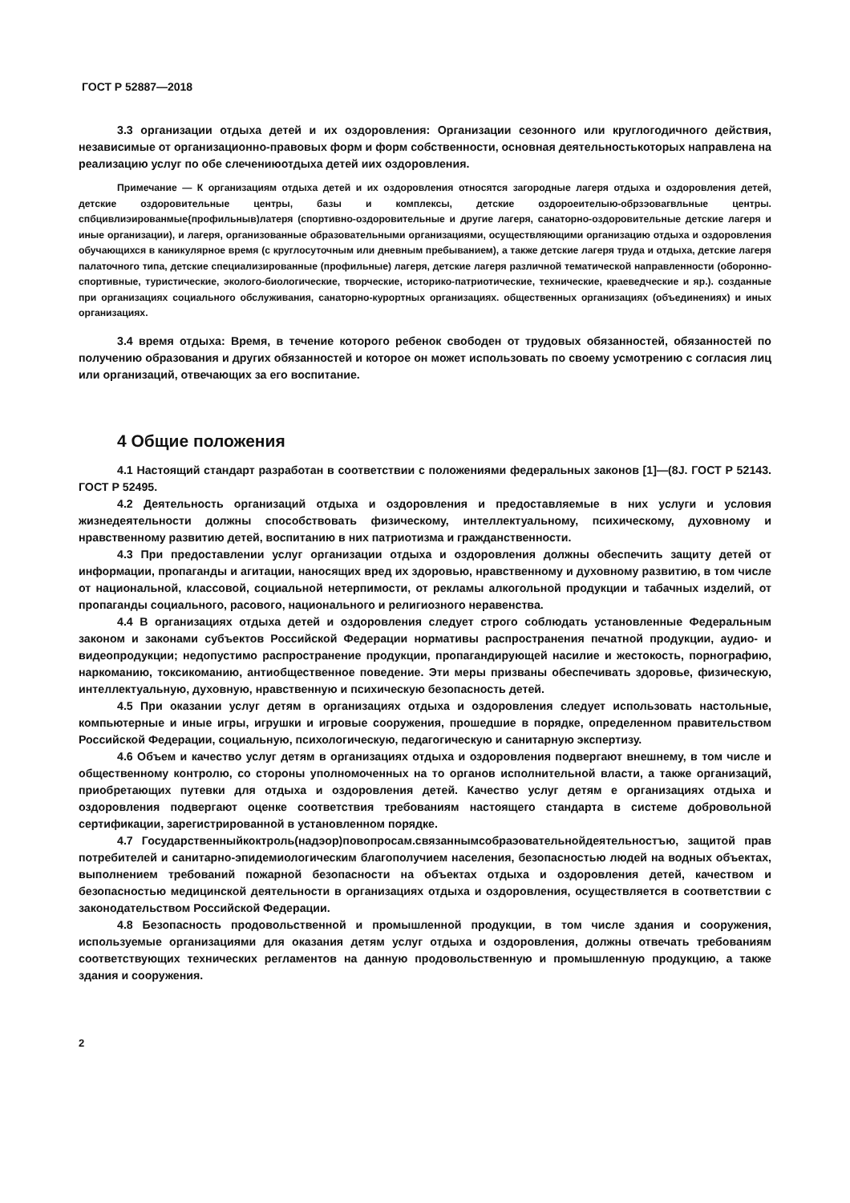ГОСТ Р 52887—2018
3.3 организации отдыха детей и их оздоровления: Организации сезонного или круглогодичного действия, независимые от организационно-правовых форм и форм собственности, основная деятельностькоторых направлена на реализацию услуг по обе слечениюотдыха детей иих оздоровления.
Примечание — К организациям отдыха детей и их оздоровления относятся загородные лагеря отдыха и оздоровления детей, детские оздоровительные центры, базы и комплексы, детские оздороеителыю-обрзэовагвльные центры. спбцивлиэированмые{профильныв)латеря (спортивно-оздоровительные и другие лагеря, санаторно-оздоровительные детские лагеря и иные организации), и лагеря, организованные образовательными организациями, осуществляющими организацию отдыха и оздоровления обучающихся в каникулярное время (с круглосуточным или дневным пребыванием), а также детские лагеря труда и отдыха, детские лагеря палаточного типа, детские специализированные (профильные) лагеря, детские лагеря различной тематической направленности (оборонно-спортивные, туристические, эколого-биологические, творческие, историко-патриотические, технические, краеведческие и яр.). созданные при организациях социального обслуживания, санаторно-курортных организациях. общественных организациях (объединениях) и иных организациях.
3.4 время отдыха: Время, в течение которого ребенок свободен от трудовых обязанностей, обязанностей по получению образования и других обязанностей и которое он может использовать по своему усмотрению с согласия лиц или организаций, отвечающих за его воспитание.
4 Общие положения
4.1 Настоящий стандарт разработан в соответствии с положениями федеральных законов [1]—(8J. ГОСТ Р 52143. ГОСТ Р 52495.
4.2 Деятельность организаций отдыха и оздоровления и предоставляемые в них услуги и условия жизнедеятельности должны способствовать физическому, интеллектуальному, психическому, духовному и нравственному развитию детей, воспитанию в них патриотизма и гражданственности.
4.3 При предоставлении услуг организации отдыха и оздоровления должны обеспечить защиту детей от информации, пропаганды и агитации, наносящих вред их здоровью, нравственному и духовному развитию, в том числе от национальной, классовой, социальной нетерпимости, от рекламы алкогольной продукции и табачных изделий, от пропаганды социального, расового, национального и религиозного неравенства.
4.4 В организациях отдыха детей и оздоровления следует строго соблюдать установленные Федеральным законом и законами субъектов Российской Федерации нормативы распространения печатной продукции, аудио- и видеопродукции; недопустимо распространение продукции, пропагандирующей насилие и жестокость, порнографию, наркоманию, токсикоманию, антиобщественное поведение. Эти меры призваны обеспечивать здоровье, физическую, интеллектуальную, духовную, нравственную и психическую безопасность детей.
4.5 При оказании услуг детям в организациях отдыха и оздоровления следует использовать настольные, компьютерные и иные игры, игрушки и игровые сооружения, прошедшие в порядке, определенном правительством Российской Федерации, социальную, психологическую, педагогическую и санитарную экспертизу.
4.6 Объем и качество услуг детям в организациях отдыха и оздоровления подвергают внешнему, в том числе и общественному контролю, со стороны уполномоченных на то органов исполнительной власти, а также организаций, приобретающих путевки для отдыха и оздоровления детей. Качество услуг детям е организациях отдыха и оздоровления подвергают оценке соответствия требованиям настоящего стандарта в системе добровольной сертификации, зарегистрированной в установленном порядке.
4.7 Государственныйкоктроль(надэор)повопросам.связаннымсобраэовательнойдеятельностъю, защитой прав потребителей и санитарно-эпидемиологическим благополучием населения, безопасностью людей на водных объектах, выполнением требований пожарной безопасности на объектах отдыха и оздоровления детей, качеством и безопасностью медицинской деятельности в организациях отдыха и оздоровления, осуществляется в соответствии с законодательством Российской Федерации.
4.8 Безопасность продовольственной и промышленной продукции, в том числе здания и сооружения, используемые организациями для оказания детям услуг отдыха и оздоровления, должны отвечать требованиям соответствующих технических регламентов на данную продовольственную и промышленную продукцию, а также здания и сооружения.
2